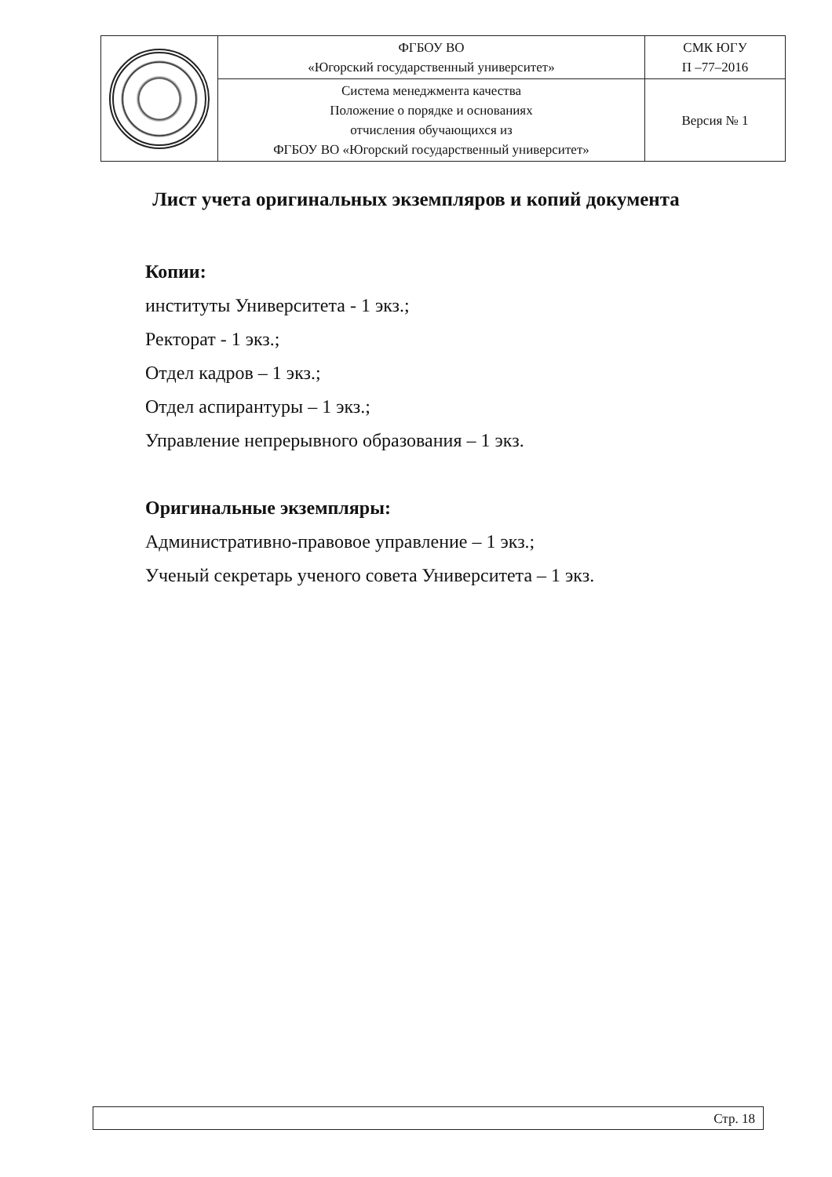| | ФГБОУ ВО «Югорский государственный университет» | СМК ЮГУ П –77–2016 |
| | Система менеджмента качества Положение о порядке и основаниях отчисления обучающихся из ФГБОУ ВО «Югорский государственный университет» | Версия № 1 |
Лист учета оригинальных экземпляров и копий документа
Копии:
институты Университета - 1 экз.;
Ректорат - 1 экз.;
Отдел кадров – 1 экз.;
Отдел аспирантуры – 1 экз.;
Управление непрерывного образования – 1 экз.
Оригинальные экземпляры:
Административно-правовое управление – 1 экз.;
Ученый секретарь ученого совета Университета – 1 экз.
Стр. 18